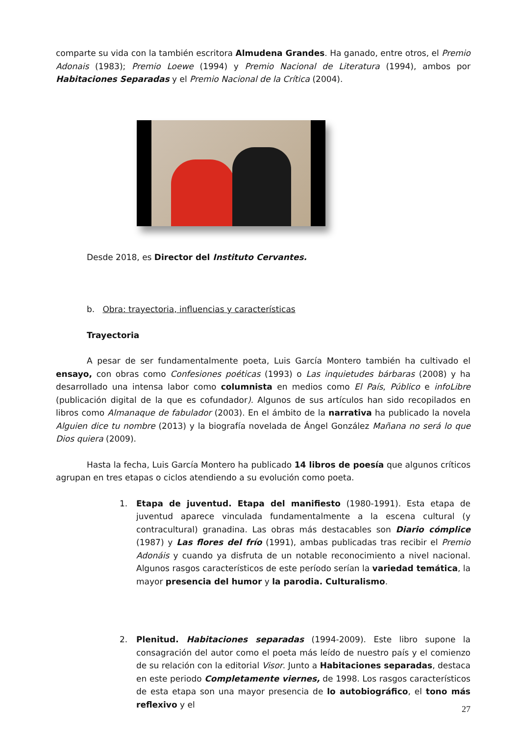comparte su vida con la también escritora Almudena Grandes. Ha ganado, entre otros, el Premio Adonais (1983); Premio Loewe (1994) y Premio Nacional de Literatura (1994), ambos por Habitaciones Separadas y el Premio Nacional de la Crítica (2004).
Desde 2018, es Director del Instituto Cervantes.
b. Obra: trayectoria, influencias y características
Trayectoria
A pesar de ser fundamentalmente poeta, Luis García Montero también ha cultivado el ensayo, con obras como Confesiones poéticas (1993) o Las inquietudes bárbaras (2008) y ha desarrollado una intensa labor como columnista en medios como El País, Público e infoLibre (publicación digital de la que es cofundador). Algunos de sus artículos han sido recopilados en libros como Almanaque de fabulador (2003). En el ámbito de la narrativa ha publicado la novela Alguien dice tu nombre (2013) y la biografía novelada de Ángel González Mañana no será lo que Dios quiera (2009).
Hasta la fecha, Luis García Montero ha publicado 14 libros de poesía que algunos críticos agrupan en tres etapas o ciclos atendiendo a su evolución como poeta.
1. Etapa de juventud. Etapa del manifiesto (1980-1991). Esta etapa de juventud aparece vinculada fundamentalmente a la escena cultural (y contracultural) granadina. Las obras más destacables son Diario cómplice (1987) y Las flores del frío (1991), ambas publicadas tras recibir el Premio Adonáis y cuando ya disfruta de un notable reconocimiento a nivel nacional. Algunos rasgos característicos de este período serían la variedad temática, la mayor presencia del humor y la parodia. Culturalismo.
2. Plenitud. Habitaciones separadas (1994-2009). Este libro supone la consagración del autor como el poeta más leído de nuestro país y el comienzo de su relación con la editorial Visor. Junto a Habitaciones separadas, destaca en este periodo Completamente viernes, de 1998. Los rasgos característicos de esta etapa son una mayor presencia de lo autobiográfico, el tono más reflexivo y el
27